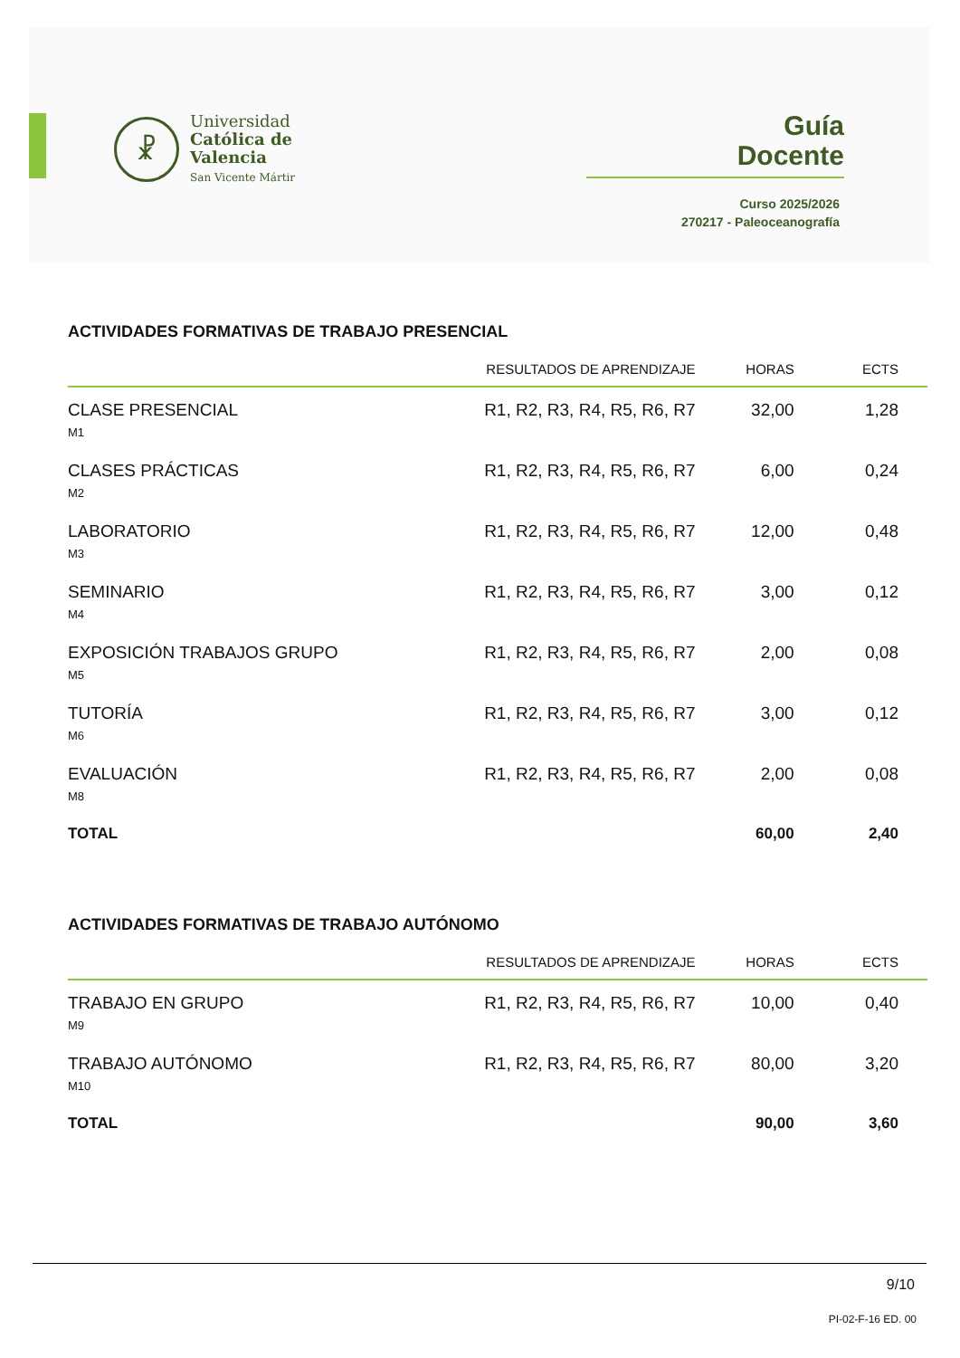☧
Universidad
Católica de
Valencia
San Vicente Mártir
Guía
Docente
Curso 2025/2026
270217 - Paleoceanografía
ACTIVIDADES FORMATIVAS DE TRABAJO PRESENCIAL
| | RESULTADOS DE APRENDIZAJE | HORAS | ECTS |
| --- | --- | --- | --- |
| CLASE PRESENCIAL M1 | R1, R2, R3, R4, R5, R6, R7 | 32,00 | 1,28 |
| CLASES PRÁCTICAS M2 | R1, R2, R3, R4, R5, R6, R7 | 6,00 | 0,24 |
| LABORATORIO M3 | R1, R2, R3, R4, R5, R6, R7 | 12,00 | 0,48 |
| SEMINARIO M4 | R1, R2, R3, R4, R5, R6, R7 | 3,00 | 0,12 |
| EXPOSICIÓN TRABAJOS GRUPO M5 | R1, R2, R3, R4, R5, R6, R7 | 2,00 | 0,08 |
| TUTORÍA M6 | R1, R2, R3, R4, R5, R6, R7 | 3,00 | 0,12 |
| EVALUACIÓN M8 | R1, R2, R3, R4, R5, R6, R7 | 2,00 | 0,08 |
| TOTAL | | 60,00 | 2,40 |
ACTIVIDADES FORMATIVAS DE TRABAJO AUTÓNOMO
| | RESULTADOS DE APRENDIZAJE | HORAS | ECTS |
| --- | --- | --- | --- |
| TRABAJO EN GRUPO M9 | R1, R2, R3, R4, R5, R6, R7 | 10,00 | 0,40 |
| TRABAJO AUTÓNOMO M10 | R1, R2, R3, R4, R5, R6, R7 | 80,00 | 3,20 |
| TOTAL | | 90,00 | 3,60 |
9/10
PI-02-F-16 ED. 00